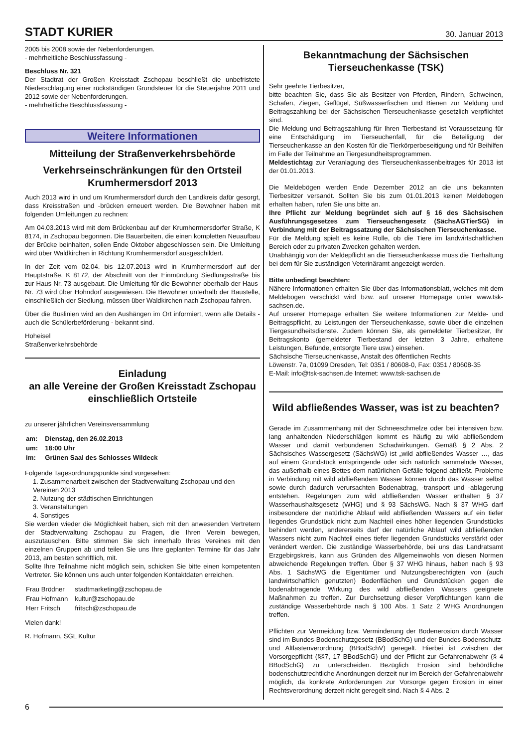STADT KURIER 30. Januar 2013
2005 bis 2008 sowie der Nebenforderungen.
- mehrheitliche Beschlussfassung -
Beschluss Nr. 321
Der Stadtrat der Großen Kreisstadt Zschopau beschließt die unbefristete Niederschlagung einer rückständigen Grundsteuer für die Steuerjahre 2011 und 2012 sowie der Nebenforderungen.
- mehrheitliche Beschlussfassung -
Weitere Informationen
Mitteilung der Straßenverkehrsbehörde
Verkehrseinschränkungen für den Ortsteil Krumhermersdorf 2013
Auch 2013 wird in und um Krumhermersdorf durch den Landkreis dafür gesorgt, dass Kreisstraßen und -brücken erneuert werden. Die Bewohner haben mit folgenden Umleitungen zu rechnen:
Am 04.03.2013 wird mit dem Brückenbau auf der Krumhermersdorfer Straße, K 8174, in Zschopau begonnen. Die Bauarbeiten, die einen kompletten Neuaufbau der Brücke beinhalten, sollen Ende Oktober abgeschlossen sein. Die Umleitung wird über Waldkirchen in Richtung Krumhermersdorf ausgeschildert.
In der Zeit vom 02.04. bis 12.07.2013 wird in Krumhermersdorf auf der Hauptstraße, K 8172, der Abschnitt von der Einmündung Siedlungsstraße bis zur Haus-Nr. 73 ausgebaut. Die Umleitung für die Bewohner oberhalb der Haus-Nr. 73 wird über Hohndorf ausgewiesen. Die Bewohner unterhalb der Baustelle, einschließlich der Siedlung, müssen über Waldkirchen nach Zschopau fahren.
Über die Buslinien wird an den Aushängen im Ort informiert, wenn alle Details - auch die Schülerbeförderung - bekannt sind.
Hoheisel
Straßenverkehrsbehörde
Einladung
an alle Vereine der Großen Kreisstadt Zschopau einschließlich Ortsteile
zu unserer jährlichen Vereinsversammlung
| am: | Dienstag, den 26.02.2013 |
| um: | 18:00 Uhr |
| im: | Grünen Saal des Schlosses Wildeck |
Folgende Tagesordnungspunkte sind vorgesehen:
1. Zusammenarbeit zwischen der Stadtverwaltung Zschopau und den Vereinen 2013
2. Nutzung der städtischen Einrichtungen
3. Veranstaltungen
4. Sonstiges
Sie werden wieder die Möglichkeit haben, sich mit den anwesenden Vertretern der Stadtverwaltung Zschopau zu Fragen, die Ihren Verein bewegen, auszutauschen. Bitte stimmen Sie sich innerhalb Ihres Vereines mit den einzelnen Gruppen ab und teilen Sie uns Ihre geplanten Termine für das Jahr 2013, am besten schriftlich, mit.
Sollte Ihre Teilnahme nicht möglich sein, schicken Sie bitte einen kompetenten Vertreter. Sie können uns auch unter folgenden Kontaktdaten erreichen.
| Frau Brödner | stadtmarketing@zschopau.de |
| Frau Hofmann | kultur@zschopau.de |
| Herr Fritsch | fritsch@zschopau.de |
Vielen dank!
R. Hofmann, SGL Kultur
Bekanntmachung der Sächsischen Tierseuchenkasse (TSK)
Sehr geehrte Tierbesitzer,
bitte beachten Sie, dass Sie als Besitzer von Pferden, Rindern, Schweinen, Schafen, Ziegen, Geflügel, Süßwasserfischen und Bienen zur Meldung und Beitragszahlung bei der Sächsischen Tierseuchenkasse gesetzlich verpflichtet sind.
Die Meldung und Beitragszahlung für Ihren Tierbestand ist Voraussetzung für eine Entschädigung im Tierseuchenfall, für die Beteiligung der Tierseuchenkasse an den Kosten für die Tierkörperbeseitigung und für Beihilfen im Falle der Teilnahme an Tiergesundheitsprogrammen.
Meldestichtag zur Veranlagung des Tierseuchenkassenbeitrages für 2013 ist der 01.01.2013.
Die Meldebögen werden Ende Dezember 2012 an die uns bekannten Tierbesitzer versandt. Sollten Sie bis zum 01.01.2013 keinen Meldebogen erhalten haben, rufen Sie uns bitte an.
Ihre Pflicht zur Meldung begründet sich auf § 16 des Sächsischen Ausführungsgesetzes zum Tierseuchengesetz (SächsAGTierSG) in Verbindung mit der Beitragssatzung der Sächsischen Tierseuchenkasse.
Für die Meldung spielt es keine Rolle, ob die Tiere im landwirtschaftlichen Bereich oder zu privaten Zwecken gehalten werden.
Unabhängig von der Meldepflicht an die Tierseuchenkasse muss die Tierhaltung bei dem für Sie zuständigen Veterinäramt angezeigt werden.
Bitte unbedingt beachten:
Nähere Informationen erhalten Sie über das Informationsblatt, welches mit dem Meldebogen verschickt wird bzw. auf unserer Homepage unter www.tsk-sachsen.de.
Auf unserer Homepage erhalten Sie weitere Informationen zur Melde- und Beitragspflicht, zu Leistungen der Tierseuchenkasse, sowie über die einzelnen Tiergesundheitsdienste. Zudem können Sie, als gemeldeter Tierbesitzer, Ihr Beitragskonto (gemeldeter Tierbestand der letzten 3 Jahre, erhaltene Leistungen, Befunde, entsorgte Tiere usw.) einsehen.
Sächsische Tierseuchenkasse, Anstalt des öffentlichen Rechts
Löwenstr. 7a, 01099 Dresden, Tel: 0351 / 80608-0, Fax: 0351 / 80608-35
E-Mail: info@tsk-sachsen.de Internet: www.tsk-sachsen.de
Wild abfließendes Wasser, was ist zu beachten?
Gerade im Zusammenhang mit der Schneeschmelze oder bei intensiven bzw. lang anhaltenden Niederschlägen kommt es häufig zu wild abfließendem Wasser und damit verbundenen Schadwirkungen. Gemäß § 2 Abs. 2 Sächsisches Wassergesetz (SächsWG) ist „wild abfließendes Wasser …, das auf einem Grundstück entspringende oder sich natürlich sammelnde Wasser, das außerhalb eines Bettes dem natürlichen Gefälle folgend abfließt. Probleme in Verbindung mit wild abfließendem Wasser können durch das Wasser selbst sowie durch dadurch verursachten Bodenabtrag, -transport und -ablagerung entstehen. Regelungen zum wild abfließenden Wasser enthalten § 37 Wasserhaushaltsgesetz (WHG) und § 93 SächsWG. Nach § 37 WHG darf insbesondere der natürliche Ablauf wild abfließenden Wassers auf ein tiefer liegendes Grundstück nicht zum Nachteil eines höher liegenden Grundstücks behindert werden, andererseits darf der natürliche Ablauf wild abfließenden Wassers nicht zum Nachteil eines tiefer liegenden Grundstücks verstärkt oder verändert werden. Die zuständige Wasserbehörde, bei uns das Landratsamt Erzgebirgskreis, kann aus Gründen des Allgemeinwohls von diesen Normen abweichende Regelungen treffen. Über § 37 WHG hinaus, haben nach § 93 Abs. 1 SächsWG die Eigentümer und Nutzungsberechtigten von (auch landwirtschaftlich genutzten) Bodenflächen und Grundstücken gegen die bodenabtragende Wirkung des wild abfließenden Wassers geeignete Maßnahmen zu treffen. Zur Durchsetzung dieser Verpflichtungen kann die zuständige Wasserbehörde nach § 100 Abs. 1 Satz 2 WHG Anordnungen treffen.
Pflichten zur Vermeidung bzw. Verminderung der Bodenerosion durch Wasser sind im Bundes-Bodenschutzgesetz (BBodSchG) und der Bundes-Bodenschutz- und Altlastenverordnung (BBodSchV) geregelt. Hierbei ist zwischen der Vorsorgepflicht (§§7, 17 BBodSchG) und der Pflicht zur Gefahrenabwehr (§ 4 BBodSchG) zu unterscheiden. Bezüglich Erosion sind behördliche bodenschutzrechtliche Anordnungen derzeit nur im Bereich der Gefahrenabwehr möglich, da konkrete Anforderungen zur Vorsorge gegen Erosion in einer Rechtsverordnung derzeit nicht geregelt sind. Nach § 4 Abs. 2
6